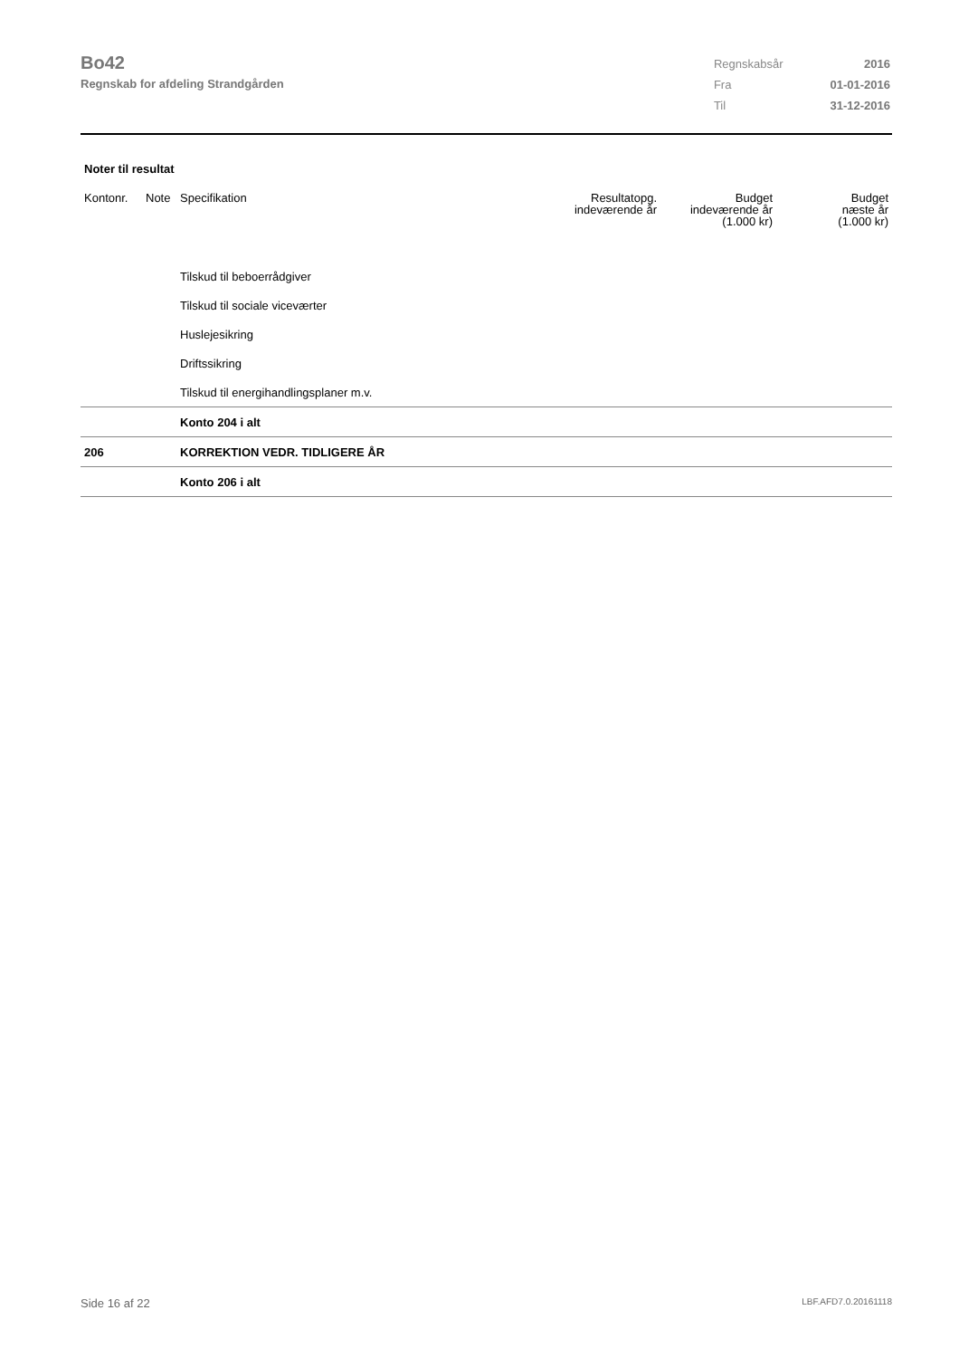Bo42
Regnskab for afdeling Strandgården
| Regnskabsår | 2016 |
| Fra | 01-01-2016 |
| Til | 31-12-2016 |
Noter til resultat
| Kontonr. | Note | Specifikation | Resultatopg. indeværende år | Budget indeværende år (1.000 kr) | Budget næste år (1.000 kr) |
| --- | --- | --- | --- | --- | --- |
| | | Tilskud til beboerrådgiver | | | |
| | | Tilskud til sociale viceværter | | | |
| | | Huslejesikring | | | |
| | | Driftssikring | | | |
| | | Tilskud til energihandlingsplaner m.v. | | | |
| | | Konto 204 i alt | | | |
| 206 | | KORREKTION VEDR. TIDLIGERE ÅR | | | |
| | | Konto 206 i alt | | | |
Side 16 af 22 LBF.AFD7.0.20161118